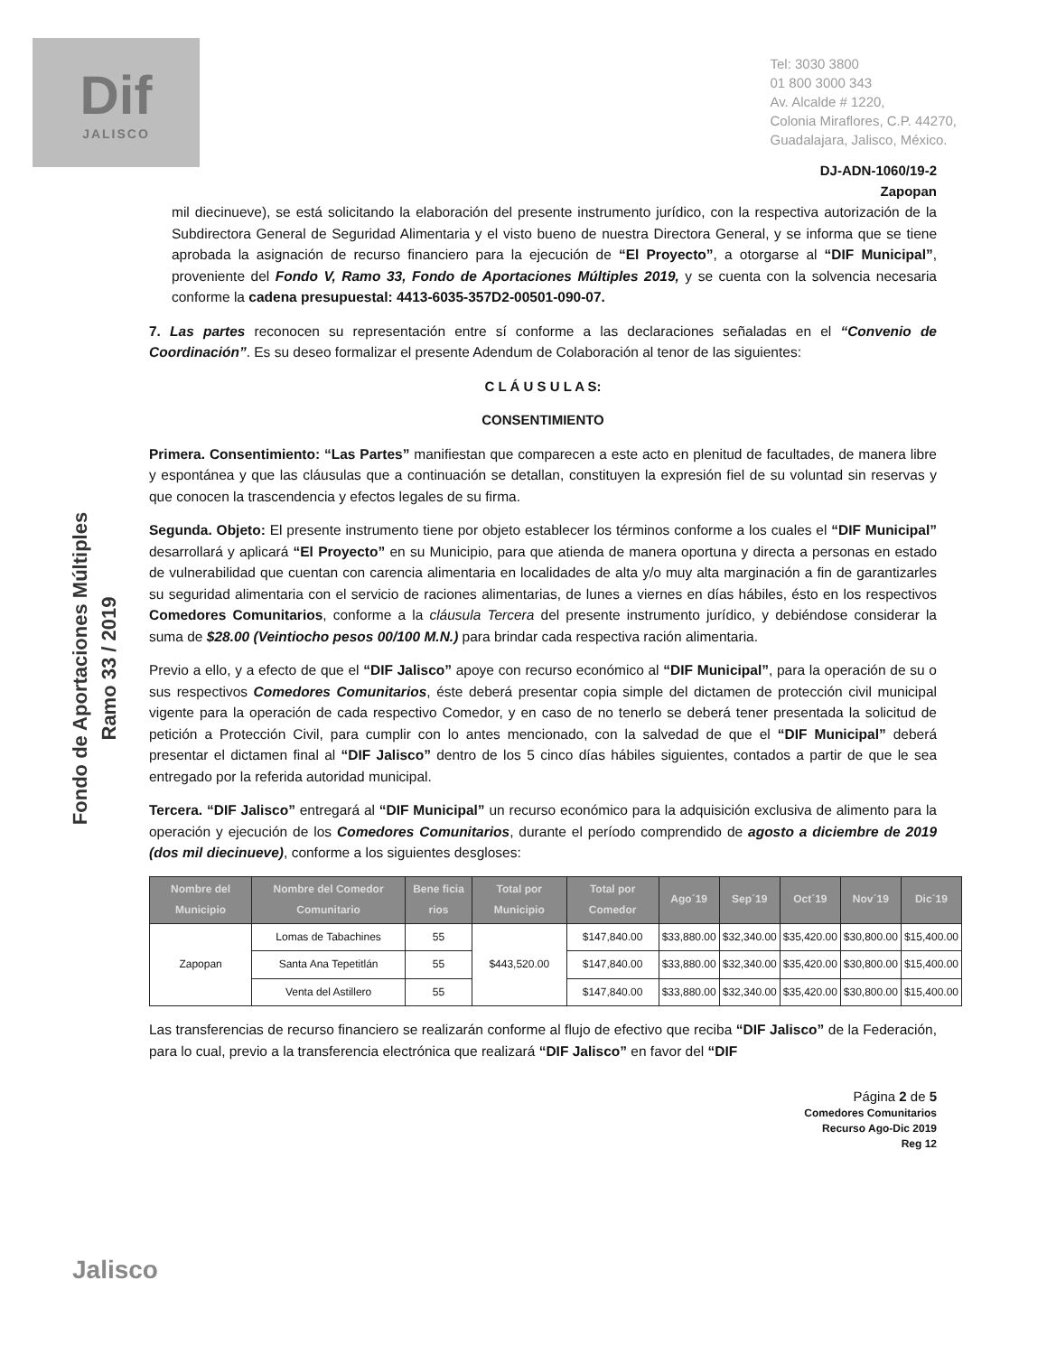Dif
JALISCO
Tel: 3030 3800
01 800 3000 343
Av. Alcalde # 1220,
Colonia Miraflores, C.P. 44270,
Guadalajara, Jalisco, México.
DJ-ADN-1060/19-2
Zapopan
Fondo de Aportaciones Múltiples
Ramo 33 / 2019
mil diecinueve), se está solicitando la elaboración del presente instrumento jurídico, con la respectiva autorización de la Subdirectora General de Seguridad Alimentaria y el visto bueno de nuestra Directora General, y se informa que se tiene aprobada la asignación de recurso financiero para la ejecución de “El Proyecto”, a otorgarse al “DIF Municipal”, proveniente del Fondo V, Ramo 33, Fondo de Aportaciones Múltiples 2019, y se cuenta con la solvencia necesaria conforme la cadena presupuestal: 4413-6035-357D2-00501-090-07.
7. Las partes reconocen su representación entre sí conforme a las declaraciones señaladas en el “Convenio de Coordinación”. Es su deseo formalizar el presente Adendum de Colaboración al tenor de las siguientes:
C L Á U S U L A S:
CONSENTIMIENTO
Primera. Consentimiento: “Las Partes” manifiestan que comparecen a este acto en plenitud de facultades, de manera libre y espontánea y que las cláusulas que a continuación se detallan, constituyen la expresión fiel de su voluntad sin reservas y que conocen la trascendencia y efectos legales de su firma.
Segunda. Objeto: El presente instrumento tiene por objeto establecer los términos conforme a los cuales el “DIF Municipal” desarrollará y aplicará “El Proyecto” en su Municipio, para que atienda de manera oportuna y directa a personas en estado de vulnerabilidad que cuentan con carencia alimentaria en localidades de alta y/o muy alta marginación a fin de garantizarles su seguridad alimentaria con el servicio de raciones alimentarias, de lunes a viernes en días hábiles, ésto en los respectivos Comedores Comunitarios, conforme a la cláusula Tercera del presente instrumento jurídico, y debiéndose considerar la suma de $28.00 (Veintiocho pesos 00/100 M.N.) para brindar cada respectiva ración alimentaria.
Previo a ello, y a efecto de que el “DIF Jalisco” apoye con recurso económico al “DIF Municipal”, para la operación de su o sus respectivos Comedores Comunitarios, éste deberá presentar copia simple del dictamen de protección civil municipal vigente para la operación de cada respectivo Comedor, y en caso de no tenerlo se deberá tener presentada la solicitud de petición a Protección Civil, para cumplir con lo antes mencionado, con la salvedad de que el “DIF Municipal” deberá presentar el dictamen final al “DIF Jalisco” dentro de los 5 cinco días hábiles siguientes, contados a partir de que le sea entregado por la referida autoridad municipal.
Tercera. “DIF Jalisco” entregará al “DIF Municipal” un recurso económico para la adquisición exclusiva de alimento para la operación y ejecución de los Comedores Comunitarios, durante el período comprendido de agosto a diciembre de 2019 (dos mil diecinueve), conforme a los siguientes desgloses:
| Nombre del Municipio | Nombre del Comedor Comunitario | Bene ficia rios | Total por Municipio | Total por Comedor | Ago´19 | Sep´19 | Oct´19 | Nov´19 | Dic´19 |
| --- | --- | --- | --- | --- | --- | --- | --- | --- | --- |
| Zapopan | Lomas de Tabachines | 55 | $443,520.00 | $147,840.00 | $33,880.00 | $32,340.00 | $35,420.00 | $30,800.00 | $15,400.00 |
| | Santa Ana Tepetitlán | 55 | | $147,840.00 | $33,880.00 | $32,340.00 | $35,420.00 | $30,800.00 | $15,400.00 |
| | Venta del Astillero | 55 | | $147,840.00 | $33,880.00 | $32,340.00 | $35,420.00 | $30,800.00 | $15,400.00 |
Las transferencias de recurso financiero se realizarán conforme al flujo de efectivo que reciba “DIF Jalisco” de la Federación, para lo cual, previo a la transferencia electrónica que realizará “DIF Jalisco” en favor del “DIF
Página 2 de 5
Comedores Comunitarios
Recurso Ago-Dic 2019
Reg 12
Jalisco